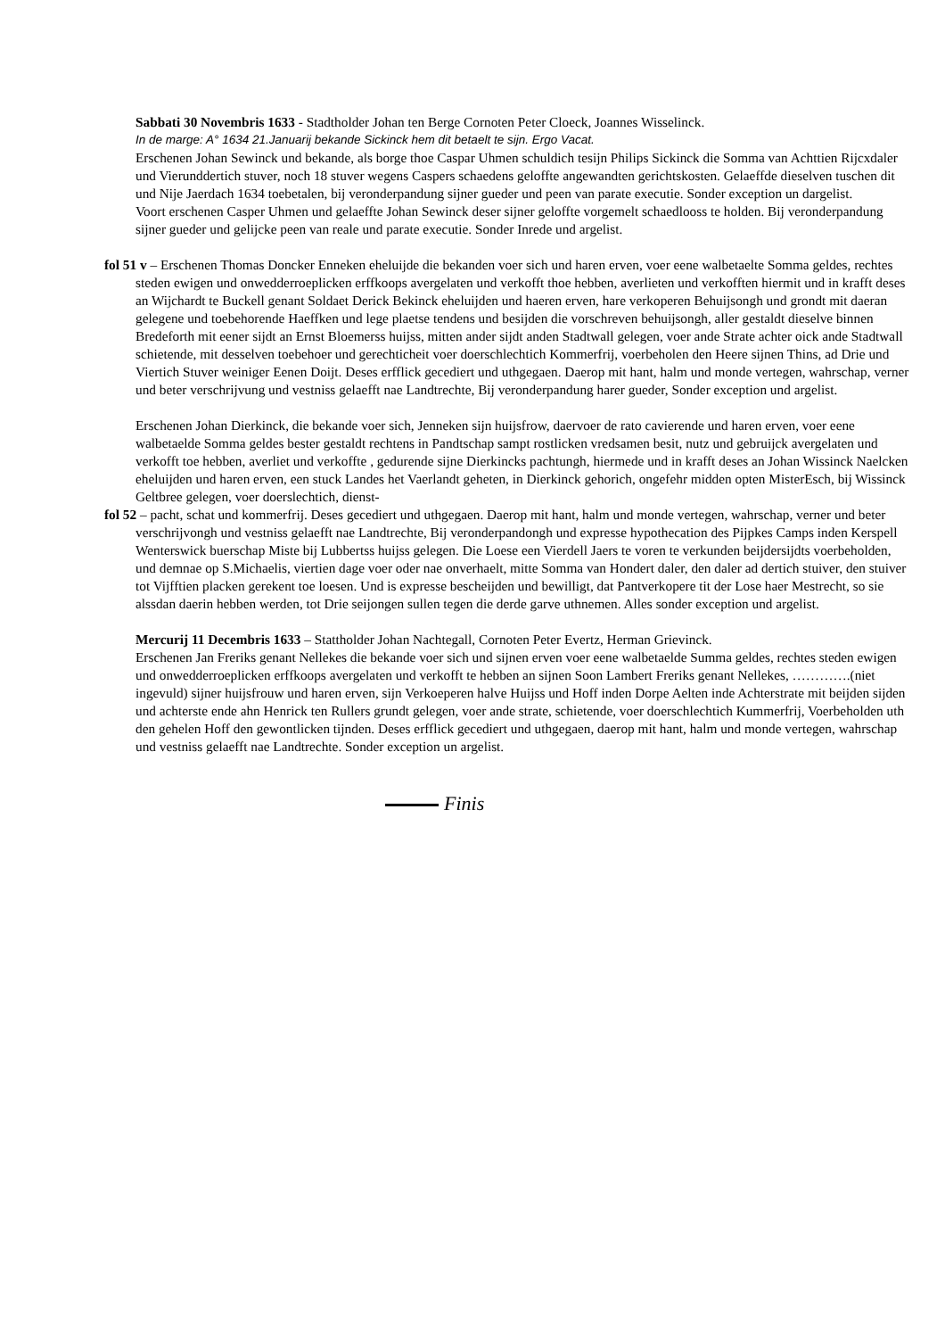Sabbati 30 Novembris 1633 - Stadtholder Johan ten Berge Cornoten Peter Cloeck, Joannes Wisselinck.
In de marge: A° 1634 21.Januarij bekande Sickinck hem dit betaelt te sijn. Ergo Vacat.
Erschenen Johan Sewinck und bekande, als borge thoe Caspar Uhmen schuldich tesijn Philips Sickinck die Somma van Achttien Rijcxdaler und Vierunddertich stuver, noch 18 stuver wegens Caspers schaedens geloffte angewandten gerichtskosten. Gelaeffde dieselven tuschen dit und Nije Jaerdach 1634 toebetalen, bij veronderpandung sijner gueder und peen van parate executie. Sonder exception un dargelist.
Voort erschenen Casper Uhmen und gelaeffte Johan Sewinck deser sijner geloffte vorgemelt schaedlooss te holden. Bij veronderpandung sijner gueder und gelijcke peen van reale und parate executie. Sonder Inrede und argelist.
fol 51 v – Erschenen Thomas Doncker Enneken eheluijde die bekanden voer sich und haren erven, voer eene walbetaelte Somma geldes, rechtes steden ewigen und onwedderroeplicken erffkoops avergelaten und verkofft thoe hebben, averlieten und verkofften hiermit und in krafft deses an Wijchardt te Buckell genant Soldaet Derick Bekinck eheluijden und haeren erven, hare verkoperen Behuijsongh und grondt mit daeran gelegene und toebehorende Haeffken und lege plaetse tendens und besijden die vorschreven behuijsongh, aller gestaldt dieselve binnen Bredeforth mit eener sijdt an Ernst Bloemerss huijss, mitten ander sijdt anden Stadtwall gelegen, voer ande Strate achter oick ande Stadtwall schietende, mit desselven toebehoer und gerechticheit voer doerschlechtich Kommerfrij, voerbeholen den Heere sijnen Thins, ad Drie und Viertich Stuver weiniger Eenen Doijt. Deses erfflick gecediert und uthgegaen. Daerop mit hant, halm und monde vertegen, wahrschap, verner und beter verschrijvung und vestniss gelaefft nae Landtrechte, Bij veronderpandung harer gueder, Sonder exception und argelist.
Erschenen Johan Dierkinck, die bekande voer sich, Jenneken sijn huijsfrow, daervoer de rato cavierende und haren erven, voer eene walbetaelde Somma geldes bester gestaldt rechtens in Pandtschap sampt rostlicken vredsamen besit, nutz und gebruijck avergelaten und verkofft toe hebben, averliet und verkoffte , gedurende sijne Dierkincks pachtungh, hiermede und in krafft deses an Johan Wissinck Naelcken eheluijden und haren erven, een stuck Landes het Vaerlandt geheten, in Dierkinck gehorich, ongefehr midden opten MisterEsch, bij Wissinck Geltbree gelegen, voer doerslechtich, dienst-
fol 52 – pacht, schat und kommerfrij. Deses gecediert und uthgegaen. Daerop mit hant, halm und monde vertegen, wahrschap, verner und beter verschrijvongh und vestniss gelaefft nae Landtrechte, Bij veronderpandongh und expresse hypothecation des Pijpkes Camps inden Kerspell Wenterswick buerschap Miste bij Lubbertss huijss gelegen. Die Loese een Vierdell Jaers te voren te verkunden beijdersijdts voerbeholden, und demnae op S.Michaelis, viertien dage voer oder nae onverhaelt, mitte Somma van Hondert daler, den daler ad dertich stuiver, den stuiver tot Vijfftien placken gerekent toe loesen. Und is expresse bescheijden und bewilligt, dat Pantverkopere tit der Lose haer Mestrecht, so sie alssdan daerin hebben werden, tot Drie seijongen sullen tegen die derde garve uthnemen. Alles sonder exception und argelist.
Mercurij 11 Decembris 1633 – Stattholder Johan Nachtegall, Cornoten Peter Evertz, Herman Grievinck.
Erschenen Jan Freriks genant Nellekes die bekande voer sich und sijnen erven voer eene walbetaelde Summa geldes, rechtes steden ewigen und onwedderroeplicken erffkoops avergelaten und verkofft te hebben an sijnen Soon Lambert Freriks genant Nellekes, ………….(niet ingevuld) sijner huijsfrouw und haren erven, sijn Verkoeperen halve Huijss und Hoff inden Dorpe Aelten inde Achterstrate mit beijden sijden und achterste ende ahn Henrick ten Rullers grundt gelegen, voer ande strate, schietende, voer doerschlechtich Kummerfrij, Voerbeholden uth den gehelen Hoff den gewontlicken tijnden. Deses erfflick gecediert und uthgegaen, daerop mit hant, halm und monde vertegen, wahrschap und vestniss gelaefft nae Landtrechte. Sonder exception un argelist.
Finis